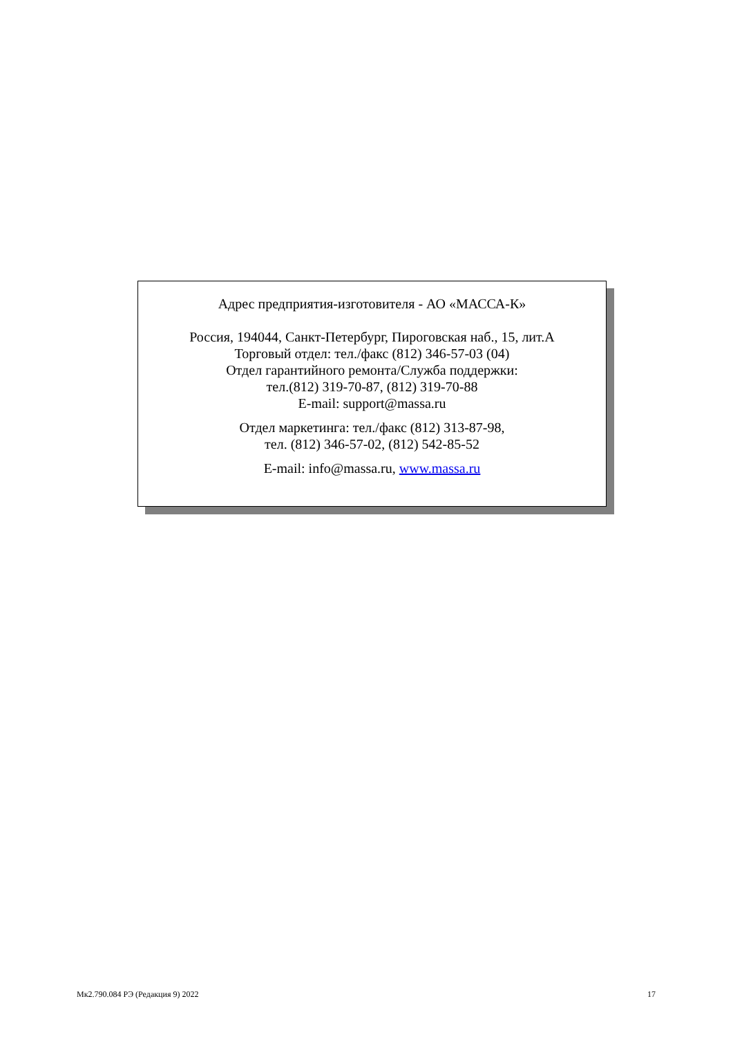Адрес предприятия-изготовителя - АО «МАССА-К»
Россия, 194044, Санкт-Петербург, Пироговская наб., 15, лит.А
Торговый отдел: тел./факс (812) 346-57-03 (04)
Отдел гарантийного ремонта/Служба поддержки:
тел.(812) 319-70-87, (812) 319-70-88
E-mail: support@massa.ru
Отдел маркетинга: тел./факс (812) 313-87-98,
тел. (812) 346-57-02, (812) 542-85-52
E-mail: info@massa.ru, www.massa.ru
Мк2.790.084 РЭ (Редакция 9) 2022 17